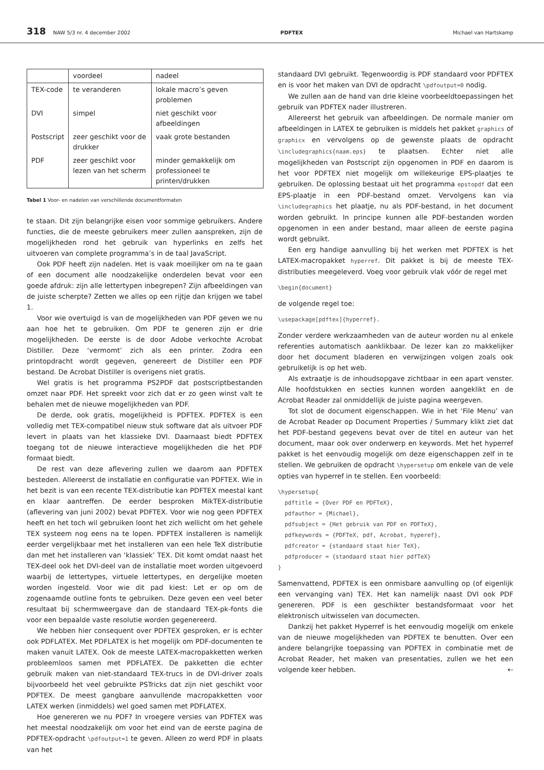318 NAW 5/3 nr. 4 december 2002 PDFTEX Michael van Hartskamp
| | voordeel | nadeel |
| --- | --- | --- |
| TEX-code | te veranderen | lokale macro’s geven problemen |
| DVI | simpel | niet geschikt voor afbeeldingen |
| Postscript | zeer geschikt voor de drukker | vaak grote bestanden |
| PDF | zeer geschikt voor lezen van het scherm | minder gemakkelijk om professioneel te printen/drukken |
Tabel 1 Voor- en nadelen van verschillende documentformaten
te staan. Dit zijn belangrijke eisen voor sommige gebruikers. Andere functies, die de meeste gebruikers meer zullen aanspreken, zijn de mogelijkheden rond het gebruik van hyperlinks en zelfs het uitvoeren van complete programma’s in de taal JavaScript.
Ook PDF heeft zijn nadelen. Het is vaak moeilijker om na te gaan of een document alle noodzakelijke onderdelen bevat voor een goede afdruk: zijn alle lettertypen inbegrepen? Zijn afbeeldingen van de juiste scherpte? Zetten we alles op een rijtje dan krijgen we tabel 1.
Voor wie overtuigd is van de mogelijkheden van PDF geven we nu aan hoe het te gebruiken. Om PDF te generen zijn er drie mogelijkheden. De eerste is de door Adobe verkochte Acrobat Distiller. Deze ‘vermomt’ zich als een printer. Zodra een printopdracht wordt gegeven, genereert de Distiller een PDF bestand. De Acrobat Distiller is overigens niet gratis.
Wel gratis is het programma PS2PDF dat postscriptbestanden omzet naar PDF. Het spreekt voor zich dat er zo geen winst valt te behalen met de nieuwe mogelijkheden van PDF.
De derde, ook gratis, mogelijkheid is PDFTEX. PDFTEX is een volledig met TEX-compatibel nieuw stuk software dat als uitvoer PDF levert in plaats van het klassieke DVI. Daarnaast biedt PDFTEX toegang tot de nieuwe interactieve mogelijkheden die het PDF formaat biedt.
De rest van deze aflevering zullen we daarom aan PDFTEX besteden. Allereerst de installatie en configuratie van PDFTEX. Wie in het bezit is van een recente TEX-distributie kan PDFTEX meestal kant en klaar aantreffen. De eerder besproken MikTEX-distributie (aflevering van juni 2002) bevat PDFTEX. Voor wie nog geen PDFTEX heeft en het toch wil gebruiken loont het zich wellicht om het gehele TEX systeem nog eens na te lopen. PDFTEX installeren is namelijk eerder vergelijkbaar met het installeren van een hele TeX distributie dan met het installeren van ‘klassiek’ TEX. Dit komt omdat naast het TEX-deel ook het DVI-deel van de installatie moet worden uitgevoerd waarbij de lettertypes, virtuele lettertypes, en dergelijke moeten worden ingesteld. Voor wie dit pad kiest: Let er op om de zogenaamde outline fonts te gebruiken. Deze geven een veel beter resultaat bij schermweergave dan de standaard TEX-pk-fonts die voor een bepaalde vaste resolutie worden gegenereerd.
We hebben hier consequent over PDFTEX gesproken, er is echter ook PDFLATEX. Met PDFLATEX is het mogelijk om PDF-documenten te maken vanuit LATEX. Ook de meeste LATEX-macropakketten werken probleemloos samen met PDFLATEX. De pakketten die echter gebruik maken van niet-standaard TEX-trucs in de DVI-driver zoals bijvoorbeeld het veel gebruikte PSTricks dat zijn niet geschikt voor PDFTEX. De meest gangbare aanvullende macropakketten voor LATEX werken (inmiddels) wel goed samen met PDFLATEX.
Hoe genereren we nu PDF? In vroegere versies van PDFTEX was het meestal noodzakelijk om voor het eind van de eerste pagina de PDFTEX-opdracht \pdfoutput=1 te geven. Alleen zo werd PDF in plaats van het
standaard DVI gebruikt. Tegenwoordig is PDF standaard voor PDFTEX en is voor het maken van DVI de opdracht \pdfoutput=0 nodig.
We zullen aan de hand van drie kleine voorbeeldtoepassingen het gebruik van PDFTEX nader illustreren.
Allereerst het gebruik van afbeeldingen. De normale manier om afbeeldingen in LATEX te gebruiken is middels het pakket graphics of graphicx en vervolgens op de gewenste plaats de opdracht \includegraphics{naam.eps} te plaatsen. Echter niet alle mogelijkheden van Postscript zijn opgenomen in PDF en daarom is het voor PDFTEX niet mogelijk om willekeurige EPS-plaatjes te gebruiken. De oplossing bestaat uit het programma epstopdf dat een EPS-plaatje in een PDF-bestand omzet. Vervolgens kan via \includegraphics het plaatje, nu als PDF-bestand, in het document worden gebruikt. In principe kunnen alle PDF-bestanden worden opgenomen in een ander bestand, maar alleen de eerste pagina wordt gebruikt.
Een erg handige aanvulling bij het werken met PDFTEX is het LATEX-macropakket hyperref. Dit pakket is bij de meeste TEX-distributies meegeleverd. Voeg voor gebruik vlak vóór de regel met
\begin{document}
de volgende regel toe:
\usepackage[pdftex]{hyperref}.
Zonder verdere werkzaamheden van de auteur worden nu al enkele referenties automatisch aanklikbaar. De lezer kan zo makkelijker door het document bladeren en verwijzingen volgen zoals ook gebruikelijk is op het web.
Als extraatje is de inhoudsopgave zichtbaar in een apart venster. Alle hoofdstukken en secties kunnen worden aangeklikt en de Acrobat Reader zal onmiddellijk de juiste pagina weergeven.
Tot slot de document eigenschappen. Wie in het ‘File Menu’ van de Acrobat Reader op Document Properties / Summary klikt ziet dat het PDF-bestand gegevens bevat over de titel en auteur van het document, maar ook over onderwerp en keywords. Met het hyperref pakket is het eenvoudig mogelijk om deze eigenschappen zelf in te stellen. We gebruiken de opdracht \hypersetup om enkele van de vele opties van hyperref in te stellen. Een voorbeeld:
\hypersetup{
  pdftitle = {Over PDF en PDFTeX},
  pdfauthor = {Michael},
  pdfsubject = {Het gebruik van PDF en PDFTeX},
  pdfkeywords = {PDFTeX, pdf, Acrobat, hyperef},
  pdfcreator = {standaard staat hier TeX},
  pdfproducer = {standaard staat hier pdfTeX}
}
Samenvattend, PDFTEX is een onmisbare aanvulling op (of eigenlijk een vervanging van) TEX. Het kan namelijk naast DVI ook PDF genereren. PDF is een geschikter bestandsformaat voor het elektronisch uitwisselen van documecten.
Dankzij het pakket Hyperref is het eenvoudig mogelijk om enkele van de nieuwe mogelijkheden van PDFTEX te benutten. Over een andere belangrijke toepassing van PDFTEX in combinatie met de Acrobat Reader, het maken van presentaties, zullen we het een volgende keer hebben. ⇠